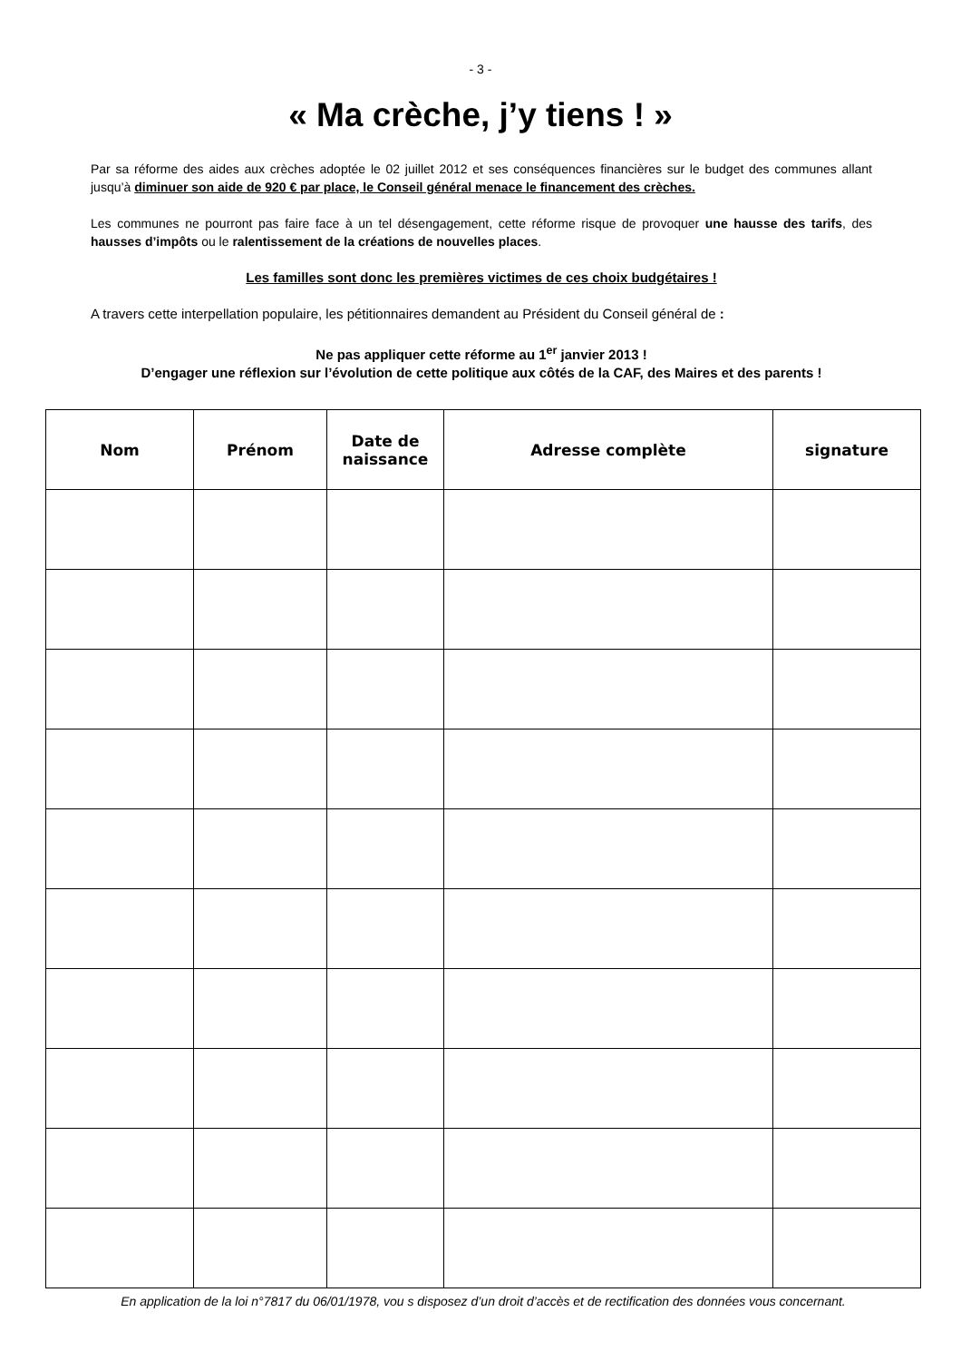- 3 -
« Ma crèche, j’y tiens ! »
Par sa réforme des aides aux crèches adoptée le 02 juillet 2012 et ses conséquences financières sur le budget des communes allant jusqu’à diminuer son aide de 920 € par place, le Conseil général menace le financement des crèches.
Les communes ne pourront pas faire face à un tel désengagement, cette réforme risque de provoquer une hausse des tarifs, des hausses d’impôts ou le ralentissement de la créations de nouvelles places.
Les familles sont donc les premières victimes de ces choix budgétaires !
A travers cette interpellation populaire, les pétitionnaires demandent au Président du Conseil général de :
Ne pas appliquer cette réforme au 1<sup>er</sup> janvier 2013 !
D’engager une réflexion sur l’évolution de cette politique aux côtés de la CAF, des Maires et des parents !
| Nom | Prénom | Date de naissance | Adresse complète | signature |
| --- | --- | --- | --- | --- |
En application de la loi n°7817 du 06/01/1978, vou s disposez d’un droit d’accès et de rectification des données vous concernant.